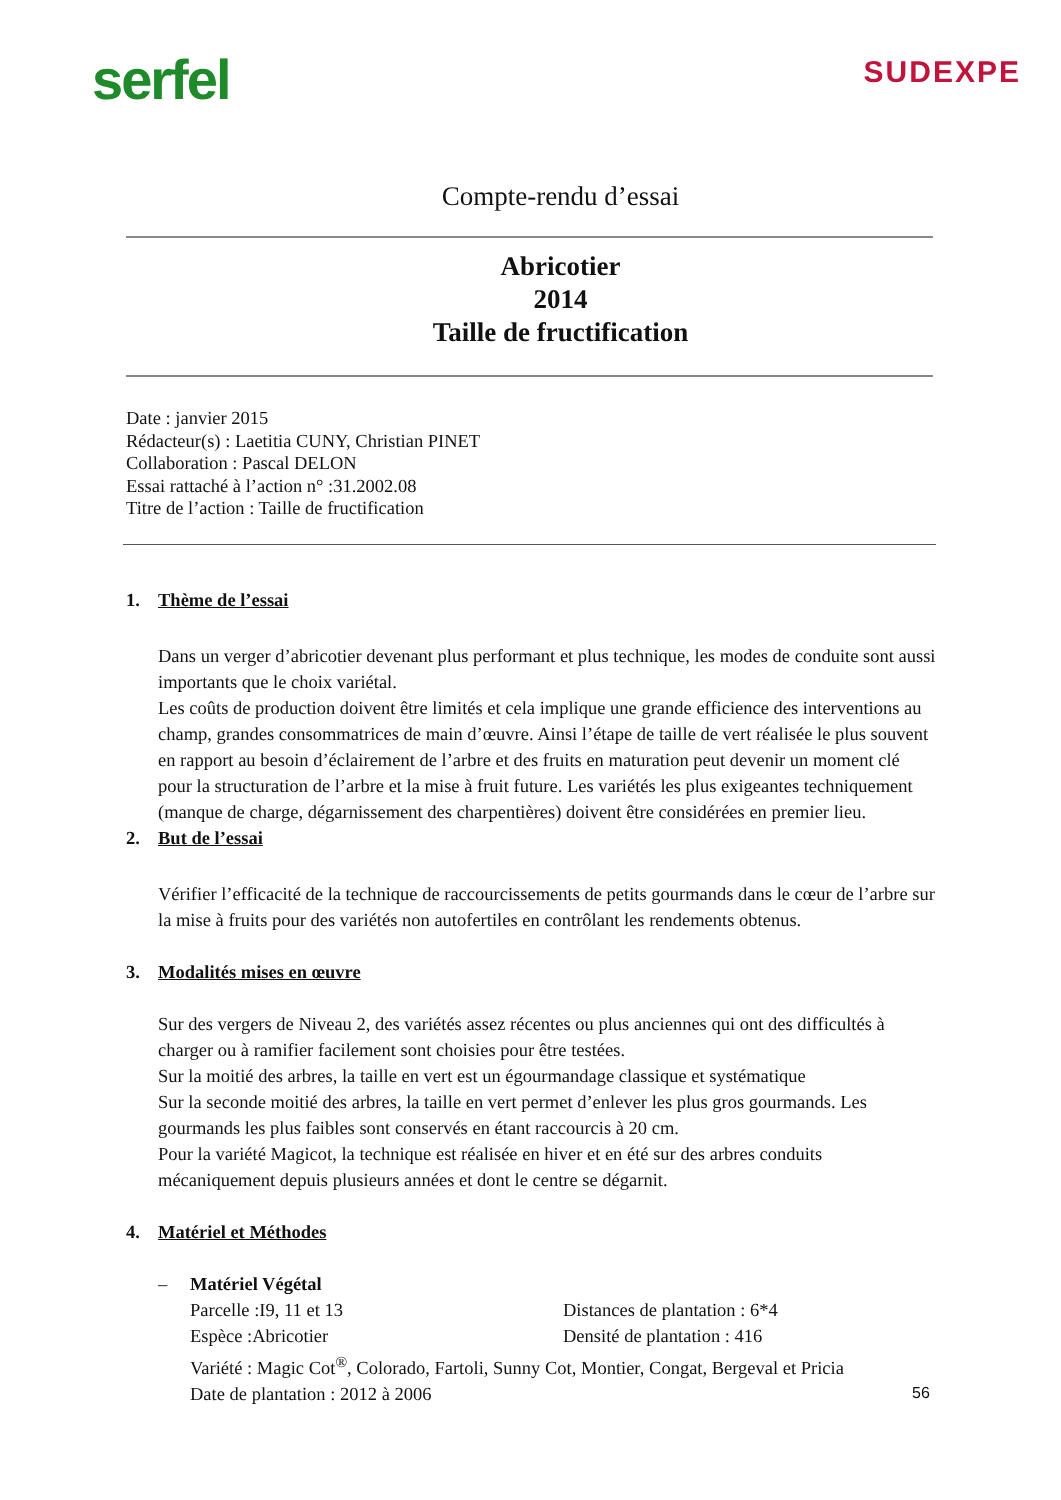serfel
SUDEXPE
Compte-rendu d’essai
Abricotier
2014
Taille de fructification
Date : janvier 2015
Rédacteur(s) : Laetitia CUNY, Christian PINET
Collaboration : Pascal DELON
Essai rattaché à l’action n° :31.2002.08
Titre de l’action : Taille de fructification
1. Thème de l’essai
Dans un verger d’abricotier devenant plus performant et plus technique, les modes de conduite sont aussi importants que le choix variétal.
Les coûts de production doivent être limités et cela implique une grande efficience des interventions au champ, grandes consommatrices de main d’œuvre. Ainsi l’étape de taille de vert réalisée le plus souvent en rapport au besoin d’éclairement de l’arbre et des fruits en maturation peut devenir un moment clé pour la structuration de l’arbre et la mise à fruit future. Les variétés les plus exigeantes techniquement (manque de charge, dégarnissement des charpentières) doivent être considérées en premier lieu.
2. But de l’essai
Vérifier l’efficacité de la technique de raccourcissements de petits gourmands dans le cœur de l’arbre sur la mise à fruits pour des variétés non autofertiles en contrôlant les rendements obtenus.
3. Modalités mises en œuvre
Sur des vergers de Niveau 2, des variétés assez récentes ou plus anciennes qui ont des difficultés à charger ou à ramifier facilement sont choisies pour être testées.
Sur la moitié des arbres, la taille en vert est un égourmandage classique et systématique
Sur la seconde moitié des arbres, la taille en vert permet d’enlever les plus gros gourmands. Les gourmands les plus faibles sont conservés en étant raccourcis à 20 cm.
Pour la variété Magicot, la technique est réalisée en hiver et en été sur des arbres conduits mécaniquement depuis plusieurs années et dont le centre se dégarnit.
4. Matériel et Méthodes
– Matériel Végétal
Parcelle :I9, 11 et 13 Distances de plantation : 6*4
Espèce :Abricotier Densité de plantation : 416
Variété : Magic Cot<sup>®</sup>, Colorado, Fartoli, Sunny Cot, Montier, Congat, Bergeval et Pricia
Date de plantation : 2012 à 2006
56